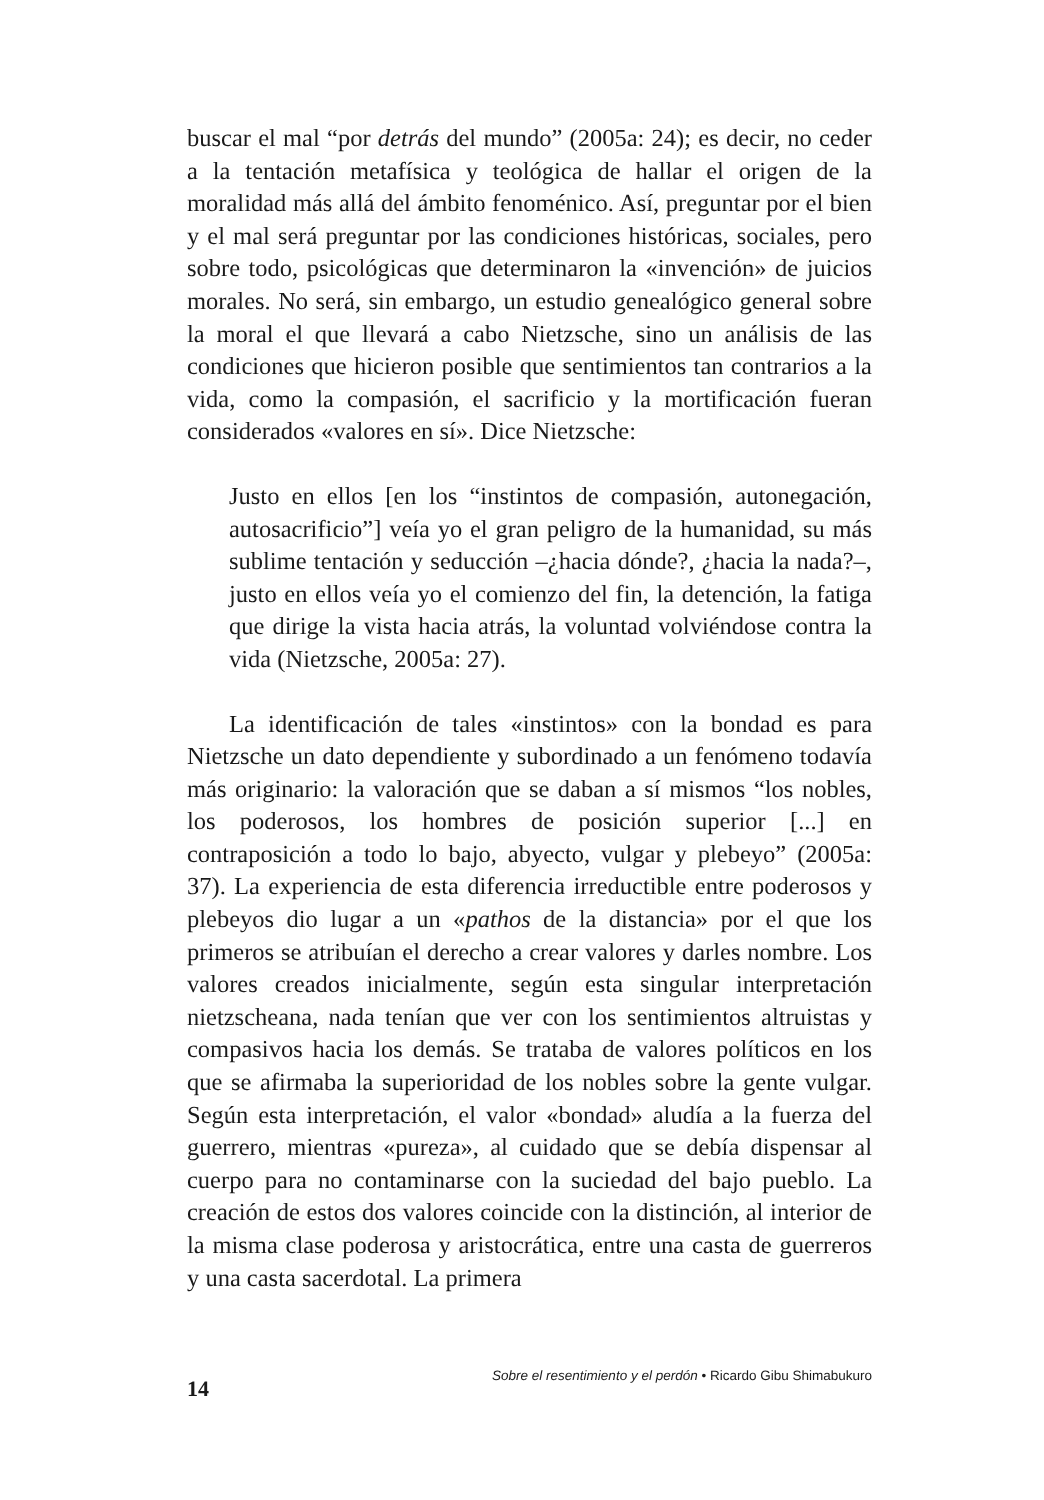buscar el mal “por detrás del mundo” (2005a: 24); es decir, no ceder a la tentación metafísica y teológica de hallar el origen de la moralidad más allá del ámbito fenoménico. Así, preguntar por el bien y el mal será preguntar por las condiciones históricas, sociales, pero sobre todo, psicológicas que determinaron la «invención» de juicios morales. No será, sin embargo, un estudio genealógico general sobre la moral el que llevará a cabo Nietzsche, sino un análisis de las condiciones que hicieron posible que sentimientos tan contrarios a la vida, como la compasión, el sacrificio y la mortificación fueran considerados «valores en sí». Dice Nietzsche:
Justo en ellos [en los “instintos de compasión, autonegación, autosacrificio”] veía yo el gran peligro de la humanidad, su más sublime tentación y seducción –¿hacia dónde?, ¿hacia la nada?–, justo en ellos veía yo el comienzo del fin, la detención, la fatiga que dirige la vista hacia atrás, la voluntad volviéndose contra la vida (Nietzsche, 2005a: 27).
La identificación de tales «instintos» con la bondad es para Nietzsche un dato dependiente y subordinado a un fenómeno todavía más originario: la valoración que se daban a sí mismos “los nobles, los poderosos, los hombres de posición superior [...] en contraposición a todo lo bajo, abyecto, vulgar y plebeyo” (2005a: 37). La experiencia de esta diferencia irreductible entre poderosos y plebeyos dio lugar a un «pathos de la distancia» por el que los primeros se atribuían el derecho a crear valores y darles nombre. Los valores creados inicialmente, según esta singular interpretación nietzscheana, nada tenían que ver con los sentimientos altruistas y compasivos hacia los demás. Se trataba de valores políticos en los que se afirmaba la superioridad de los nobles sobre la gente vulgar. Según esta interpretación, el valor «bondad» aludía a la fuerza del guerrero, mientras «pureza», al cuidado que se debía dispensar al cuerpo para no contaminarse con la suciedad del bajo pueblo. La creación de estos dos valores coincide con la distinción, al interior de la misma clase poderosa y aristocrática, entre una casta de guerreros y una casta sacerdotal. La primera
14 Sobre el resentimiento y el perdón • Ricardo Gibu Shimabukuro